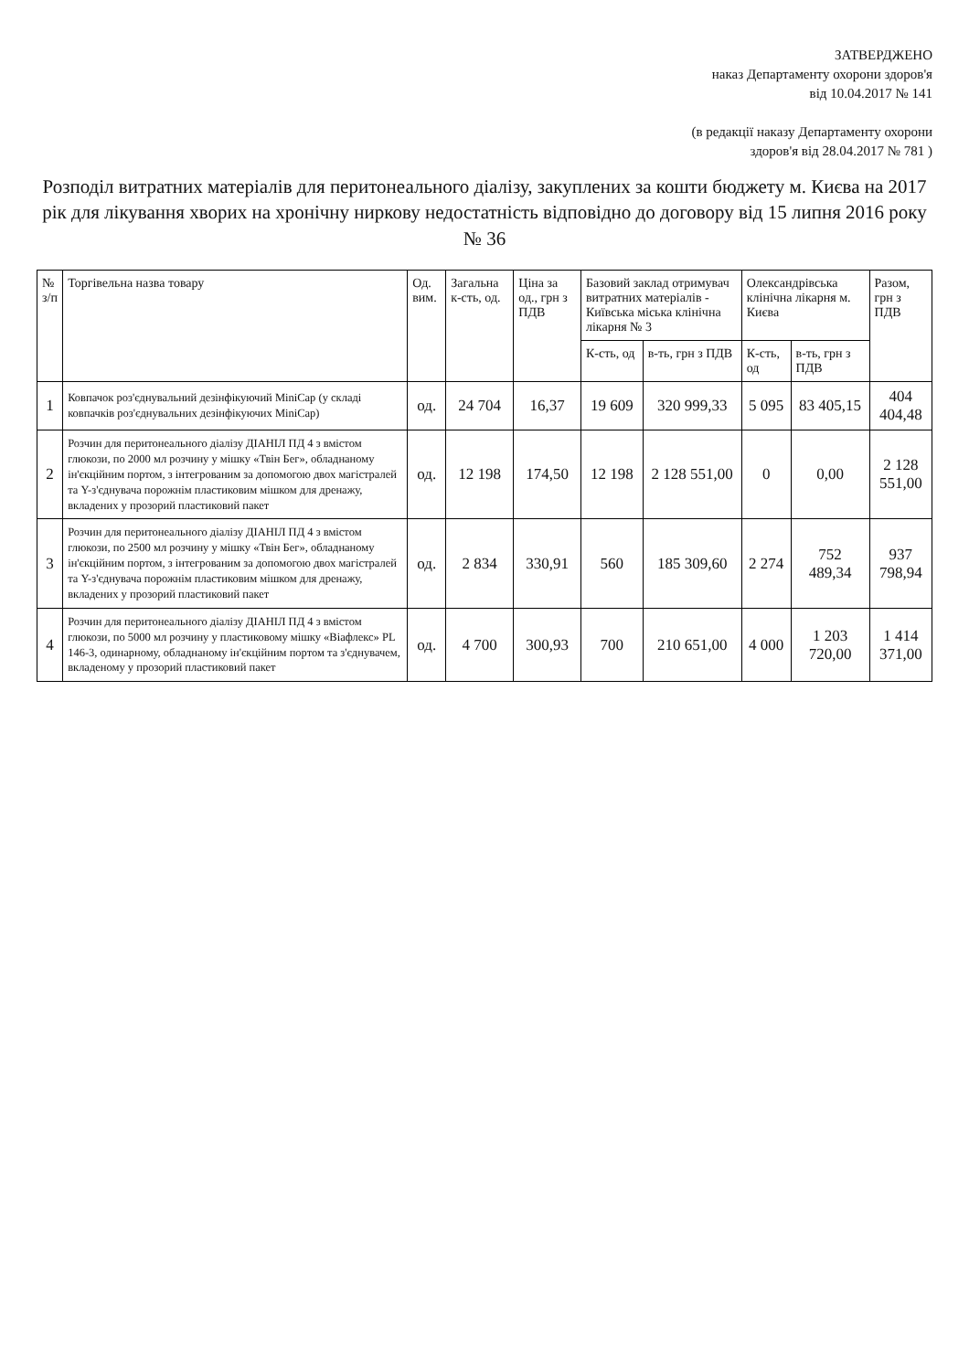ЗАТВЕРДЖЕНО
наказ Департаменту охорони здоров'я
від 10.04.2017 № 141
(в редакції наказу Департаменту охорони
здоров'я від 28.04.2017 № 781 )
Розподіл витратних матеріалів для перитонеального діалізу, закуплених за кошти бюджету м. Києва на 2017 рік для лікування хворих на хронічну ниркову недостатність відповідно до договору від 15 липня 2016 року № 36
| № з/п | Торгівельна назва товару | Од. вим. | Загальна к-сть, од. | Ціна за од., грн з ПДВ | Базовий заклад отримувач витратних матеріалів - Київська міська клінічна лікарня № 3 | | Олександрівська клінічна лікарня м. Києва | | Разом, грн з ПДВ |
| --- | --- | --- | --- | --- | --- | --- | --- | --- | --- |
| | | | | | К-сть, од | в-ть, грн з ПДВ | К-сть, од | в-ть, грн з ПДВ | |
| 1 | Ковпачок роз'єднувальний дезінфікуючий MiniCap (у складі ковпачків роз'єднувальних дезінфікуючих MiniCap) | од. | 24 704 | 16,37 | 19 609 | 320 999,33 | 5 095 | 83 405,15 | 404 404,48 |
| 2 | Розчин для перитонеального діалізу ДІАНІЛ ПД 4 з вмістом глюкози, по 2000 мл розчину у мішку «Твін Бег», обладнаному ін'єкційним портом, з інтегрованим за допомогою двох магістралей та Y-з'єднувача порожнім пластиковим мішком для дренажу, вкладених у прозорий пластиковий пакет | од. | 12 198 | 174,50 | 12 198 | 2 128 551,00 | 0 | 0,00 | 2 128 551,00 |
| 3 | Розчин для перитонеального діалізу ДІАНІЛ ПД 4 з вмістом глюкози, по 2500 мл розчину у мішку «Твін Бег», обладнаному ін'єкційним портом, з інтегрованим за допомогою двох магістралей та Y-з'єднувача порожнім пластиковим мішком для дренажу, вкладених у прозорий пластиковий пакет | од. | 2 834 | 330,91 | 560 | 185 309,60 | 2 274 | 752 489,34 | 937 798,94 |
| 4 | Розчин для перитонеального діалізу ДІАНІЛ ПД 4 з вмістом глюкози, по 5000 мл розчину у пластиковому мішку «Віафлекс» PL 146-3, одинарному, обладнаному ін'єкційним портом та з'єднувачем, вкладеному у прозорий пластиковий пакет | од. | 4 700 | 300,93 | 700 | 210 651,00 | 4 000 | 1 203 720,00 | 1 414 371,00 |